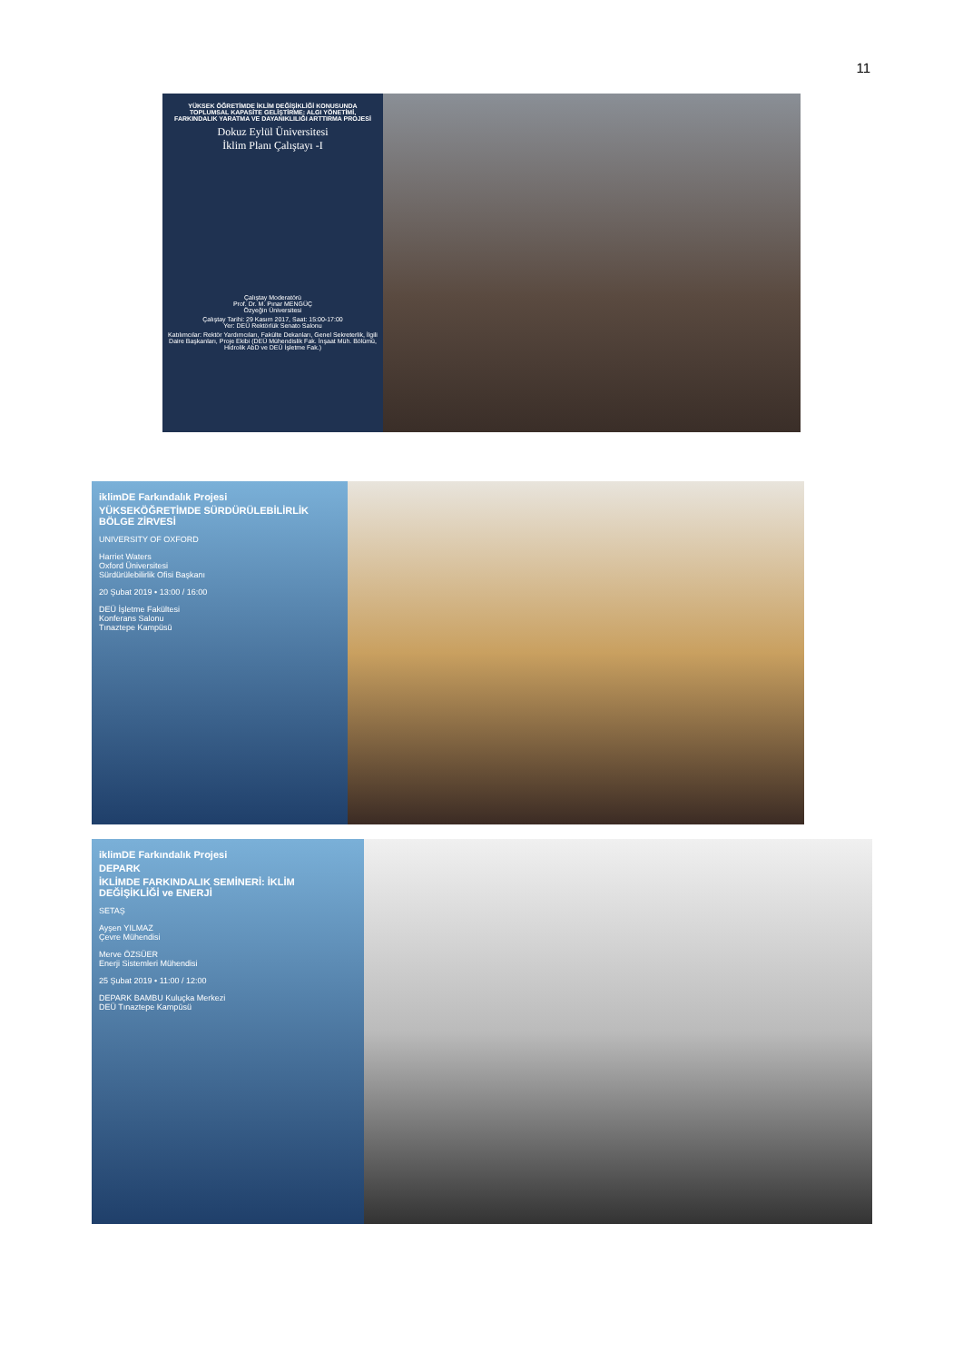11
YÜKSEK ÖĞRETİMDE İKLİM DEĞİŞİKLİĞİ KONUSUNDA TOPLUMSAL KAPASİTE GELİŞTİRME: ALGI YÖNETİMİ, FARKINDALIK YARATMA VE DAYANIKLILIĞI ARTTIRMA PROJESİ
Dokuz Eylül Üniversitesi
İklim Planı Çalıştayı -I
Çalıştay Moderatörü
Prof. Dr. M. Pınar MENGÜÇ
Özyeğin Üniversitesi
Çalıştay Tarihi: 29 Kasım 2017, Saat: 15:00-17:00
Yer: DEÜ Rektörlük Senato Salonu
Katılımcılar: Rektör Yardımcıları, Fakülte Dekanları, Genel Sekreterlik, İlgili Daire Başkanları, Proje Ekibi (DEÜ Mühendislik Fak. İnşaat Müh. Bölümü, Hidrolik AbD ve DEÜ İşletme Fak.)
iklimDE Farkındalık Projesi
YÜKSEKÖĞRETİMDE SÜRDÜRÜLEBİLİRLİK BÖLGE ZİRVESİ
UNIVERSITY OF OXFORD
Harriet Waters
Oxford Üniversitesi
Sürdürülebilirlik Ofisi Başkanı
20 Şubat 2019 • 13:00 / 16:00
DEÜ İşletme Fakültesi
Konferans Salonu
Tınaztepe Kampüsü
iklimDE Farkındalık Projesi
DEPARK
İKLİMDE FARKINDALIK SEMİNERİ: İKLİM DEĞİŞİKLİĞİ ve ENERJİ
SETAŞ
Ayşen YILMAZ
Çevre Mühendisi
Merve ÖZSÜER
Enerji Sistemleri Mühendisi
25 Şubat 2019 • 11:00 / 12:00
DEPARK BAMBU Kuluçka Merkezi
DEÜ Tınaztepe Kampüsü